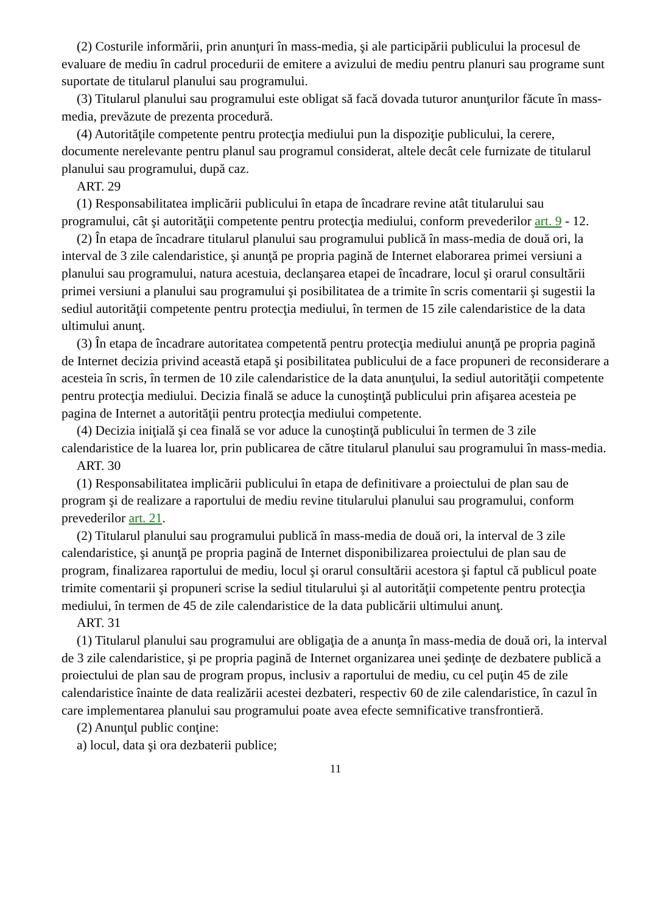(2) Costurile informării, prin anunţuri în mass-media, şi ale participării publicului la procesul de evaluare de mediu în cadrul procedurii de emitere a avizului de mediu pentru planuri sau programe sunt suportate de titularul planului sau programului.
(3) Titularul planului sau programului este obligat să facă dovada tuturor anunţurilor făcute în mass-media, prevăzute de prezenta procedură.
(4) Autorităţile competente pentru protecţia mediului pun la dispoziţie publicului, la cerere, documente nerelevante pentru planul sau programul considerat, altele decât cele furnizate de titularul planului sau programului, după caz.
ART. 29
(1) Responsabilitatea implicării publicului în etapa de încadrare revine atât titularului sau programului, cât şi autorităţii competente pentru protecţia mediului, conform prevederilor art. 9 - 12.
(2) În etapa de încadrare titularul planului sau programului publică în mass-media de două ori, la interval de 3 zile calendaristice, şi anunţă pe propria pagină de Internet elaborarea primei versiuni a planului sau programului, natura acestuia, declanşarea etapei de încadrare, locul şi orarul consultării primei versiuni a planului sau programului şi posibilitatea de a trimite în scris comentarii şi sugestii la sediul autorităţii competente pentru protecţia mediului, în termen de 15 zile calendaristice de la data ultimului anunţ.
(3) În etapa de încadrare autoritatea competentă pentru protecţia mediului anunţă pe propria pagină de Internet decizia privind această etapă şi posibilitatea publicului de a face propuneri de reconsiderare a acesteia în scris, în termen de 10 zile calendaristice de la data anunţului, la sediul autorităţii competente pentru protecţia mediului. Decizia finală se aduce la cunoştinţă publicului prin afişarea acesteia pe pagina de Internet a autorităţii pentru protecţia mediului competente.
(4) Decizia iniţială şi cea finală se vor aduce la cunoştinţă publicului în termen de 3 zile calendaristice de la luarea lor, prin publicarea de către titularul planului sau programului în mass-media.
ART. 30
(1) Responsabilitatea implicării publicului în etapa de definitivare a proiectului de plan sau de program şi de realizare a raportului de mediu revine titularului planului sau programului, conform prevederilor art. 21.
(2) Titularul planului sau programului publică în mass-media de două ori, la interval de 3 zile calendaristice, şi anunţă pe propria pagină de Internet disponibilizarea proiectului de plan sau de program, finalizarea raportului de mediu, locul şi orarul consultării acestora şi faptul că publicul poate trimite comentarii şi propuneri scrise la sediul titularului şi al autorităţii competente pentru protecţia mediului, în termen de 45 de zile calendaristice de la data publicării ultimului anunţ.
ART. 31
(1) Titularul planului sau programului are obligaţia de a anunţa în mass-media de două ori, la interval de 3 zile calendaristice, şi pe propria pagină de Internet organizarea unei şedinţe de dezbatere publică a proiectului de plan sau de program propus, inclusiv a raportului de mediu, cu cel puţin 45 de zile calendaristice înainte de data realizării acestei dezbateri, respectiv 60 de zile calendaristice, în cazul în care implementarea planului sau programului poate avea efecte semnificative transfrontieră.
(2) Anunţul public conţine:
a) locul, data şi ora dezbaterii publice;
11